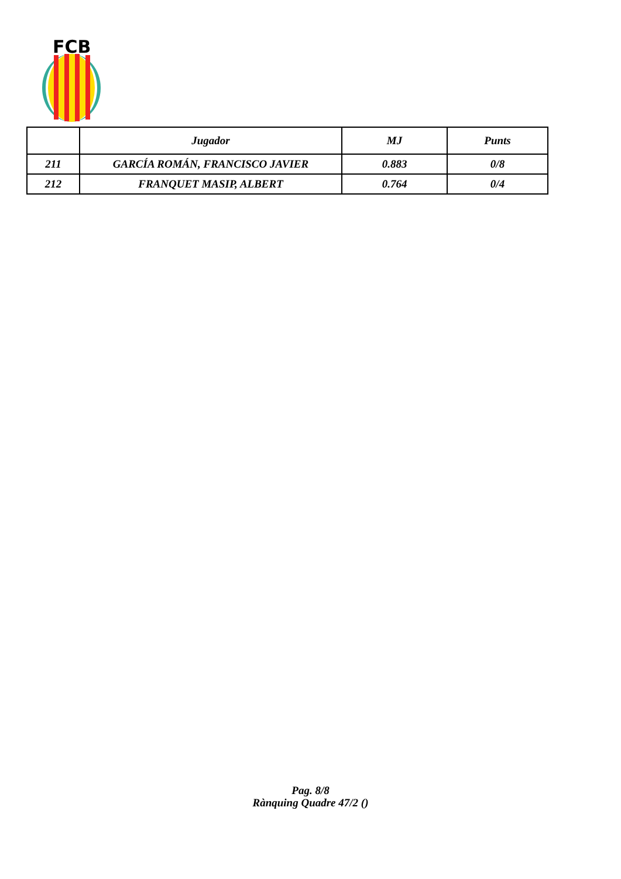FCB
| | Jugador | MJ | Punts |
| --- | --- | --- | --- |
| 211 | GARCÍA ROMÁN, FRANCISCO JAVIER | 0.883 | 0/8 |
| 212 | FRANQUET MASIP, ALBERT | 0.764 | 0/4 |
Pag. 8/8
Rànquing Quadre 47/2 ()